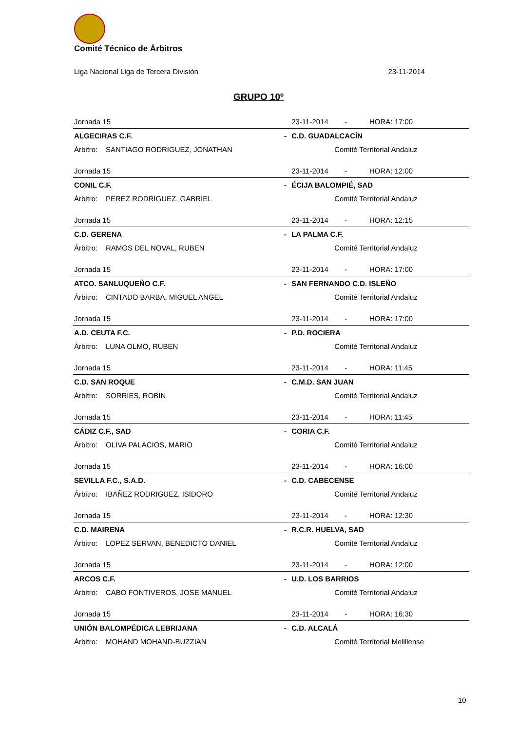Comité Técnico de Árbitros
Liga Nacional Liga de Tercera División 23-11-2014
GRUPO 10º
| Jornada 15 | | 23-11-2014 - HORA: 17:00 |
| ALGECIRAS C.F. | - | C.D. GUADALCACÍN |
| Árbitro: SANTIAGO RODRIGUEZ, JONATHAN | | Comité Territorial Andaluz |
| Jornada 15 | | 23-11-2014 - HORA: 12:00 |
| CONIL C.F. | - | ÉCIJA BALOMPIÉ, SAD |
| Árbitro: PEREZ RODRIGUEZ, GABRIEL | | Comité Territorial Andaluz |
| Jornada 15 | | 23-11-2014 - HORA: 12:15 |
| C.D. GERENA | - | LA PALMA C.F. |
| Árbitro: RAMOS DEL NOVAL, RUBEN | | Comité Territorial Andaluz |
| Jornada 15 | | 23-11-2014 - HORA: 17:00 |
| ATCO. SANLUQUEÑO C.F. | - | SAN FERNANDO C.D. ISLEÑO |
| Árbitro: CINTADO BARBA, MIGUEL ANGEL | | Comité Territorial Andaluz |
| Jornada 15 | | 23-11-2014 - HORA: 17:00 |
| A.D. CEUTA F.C. | - | P.D. ROCIERA |
| Árbitro: LUNA OLMO, RUBEN | | Comité Territorial Andaluz |
| Jornada 15 | | 23-11-2014 - HORA: 11:45 |
| C.D. SAN ROQUE | - | C.M.D. SAN JUAN |
| Árbitro: SORRIES, ROBIN | | Comité Territorial Andaluz |
| Jornada 15 | | 23-11-2014 - HORA: 11:45 |
| CÁDIZ C.F., SAD | - | CORIA C.F. |
| Árbitro: OLIVA PALACIOS, MARIO | | Comité Territorial Andaluz |
| Jornada 15 | | 23-11-2014 - HORA: 16:00 |
| SEVILLA F.C., S.A.D. | - | C.D. CABECENSE |
| Árbitro: IBAÑEZ RODRIGUEZ, ISIDORO | | Comité Territorial Andaluz |
| Jornada 15 | | 23-11-2014 - HORA: 12:30 |
| C.D. MAIRENA | - | R.C.R. HUELVA, SAD |
| Árbitro: LOPEZ SERVAN, BENEDICTO DANIEL | | Comité Territorial Andaluz |
| Jornada 15 | | 23-11-2014 - HORA: 12:00 |
| ARCOS C.F. | - | U.D. LOS BARRIOS |
| Árbitro: CABO FONTIVEROS, JOSE MANUEL | | Comité Territorial Andaluz |
| Jornada 15 | | 23-11-2014 - HORA: 16:30 |
| UNIÓN BALOMPÉDICA LEBRIJANA | - | C.D. ALCALÁ |
| Árbitro: MOHAND MOHAND-BUZZIAN | | Comité Territorial Melillense |
10